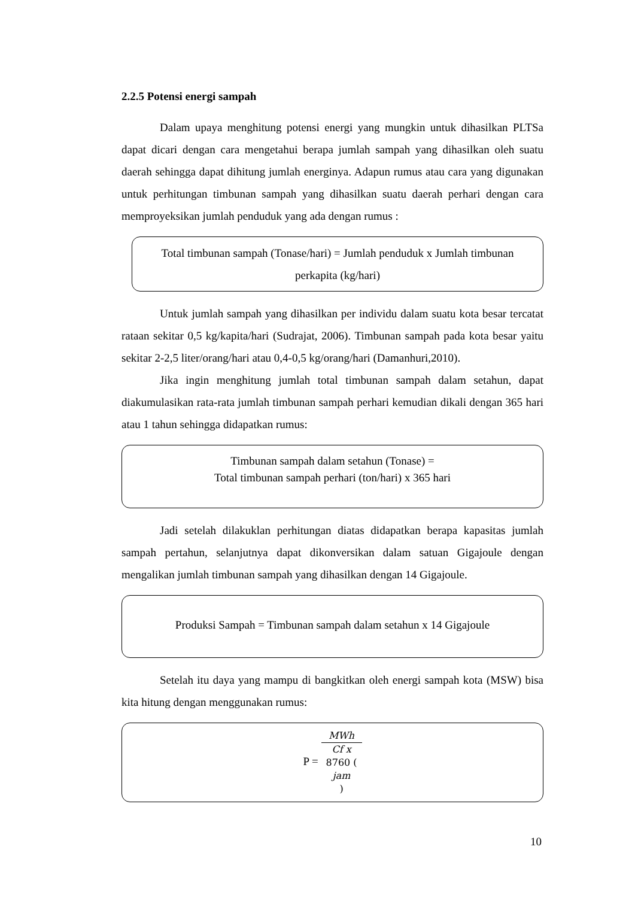2.2.5 Potensi energi sampah
Dalam upaya menghitung potensi energi yang mungkin untuk dihasilkan PLTSa dapat dicari dengan cara mengetahui berapa jumlah sampah yang dihasilkan oleh suatu daerah sehingga dapat dihitung jumlah energinya. Adapun rumus atau cara yang digunakan untuk perhitungan timbunan sampah yang dihasilkan suatu daerah perhari dengan cara memproyeksikan jumlah penduduk yang ada dengan rumus :
Total timbunan sampah (Tonase/hari) = Jumlah penduduk x Jumlah timbunan perkapita (kg/hari)
Untuk jumlah sampah yang dihasilkan per individu dalam suatu kota besar tercatat rataan sekitar 0,5 kg/kapita/hari (Sudrajat, 2006). Timbunan sampah pada kota besar yaitu sekitar 2-2,5 liter/orang/hari atau 0,4-0,5 kg/orang/hari (Damanhuri,2010).
Jika ingin menghitung jumlah total timbunan sampah dalam setahun, dapat diakumulasikan rata-rata jumlah timbunan sampah perhari kemudian dikali dengan 365 hari atau 1 tahun sehingga didapatkan rumus:
Timbunan sampah dalam setahun (Tonase) =
Total timbunan sampah perhari (ton/hari) x 365 hari
Jadi setelah dilakuklan perhitungan diatas didapatkan berapa kapasitas jumlah sampah pertahun, selanjutnya dapat dikonversikan dalam satuan Gigajoule dengan mengalikan jumlah timbunan sampah yang dihasilkan dengan 14 Gigajoule.
Produksi Sampah = Timbunan sampah dalam setahun x 14 Gigajoule
Setelah itu daya yang mampu di bangkitkan oleh energi sampah kota (MSW) bisa kita hitung dengan menggunakan rumus:
P = MWh Cf x
8760 (jam)
10